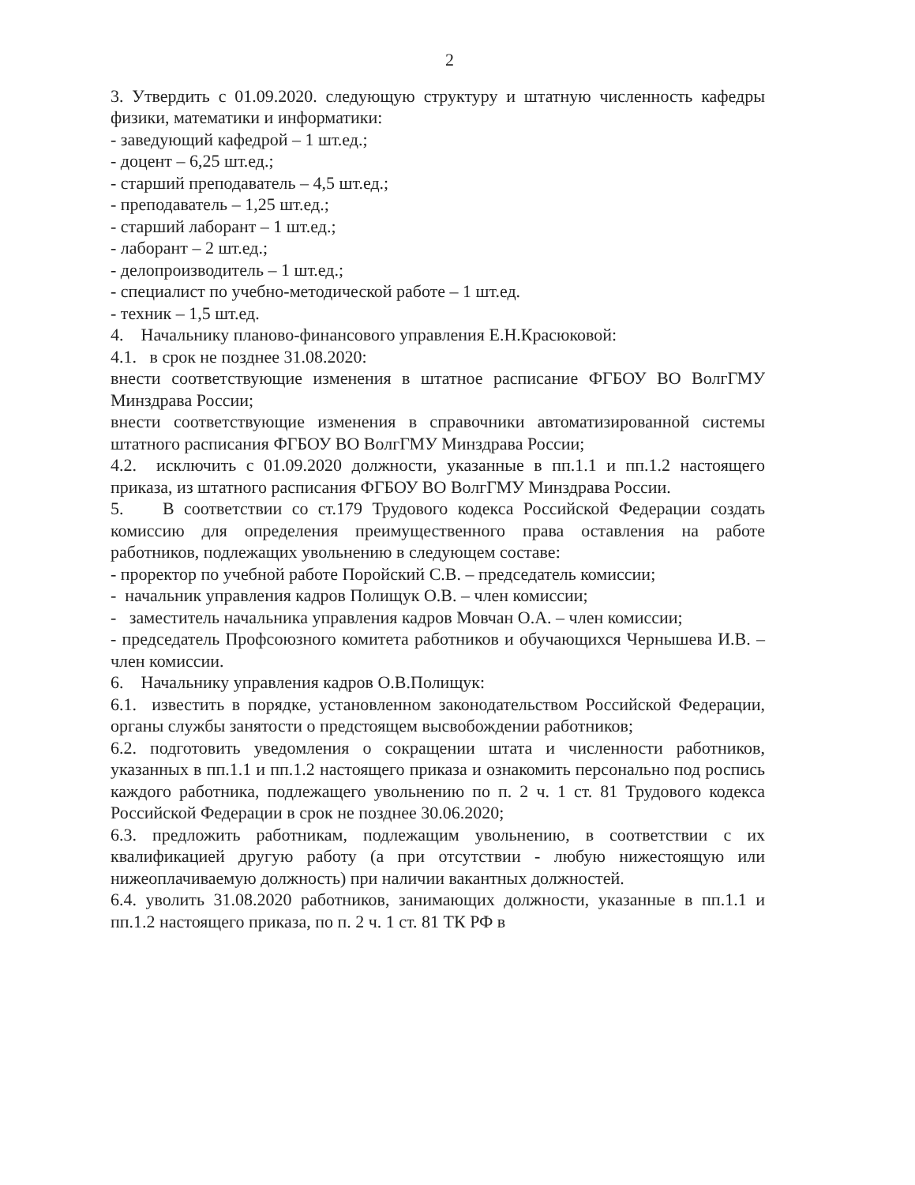2
3. Утвердить с 01.09.2020. следующую структуру и штатную численность кафедры физики, математики и информатики:
- заведующий кафедрой – 1 шт.ед.;
- доцент – 6,25 шт.ед.;
- старший преподаватель – 4,5 шт.ед.;
- преподаватель – 1,25 шт.ед.;
- старший лаборант – 1 шт.ед.;
- лаборант – 2 шт.ед.;
- делопроизводитель – 1 шт.ед.;
- специалист по учебно-методической работе – 1 шт.ед.
- техник – 1,5 шт.ед.
4. Начальнику планово-финансового управления Е.Н.Красюковой:
4.1. в срок не позднее 31.08.2020:
внести соответствующие изменения в штатное расписание ФГБОУ ВО ВолгГМУ Минздрава России;
внести соответствующие изменения в справочники автоматизированной системы штатного расписания ФГБОУ ВО ВолгГМУ Минздрава России;
4.2. исключить с 01.09.2020 должности, указанные в пп.1.1 и пп.1.2 настоящего приказа, из штатного расписания ФГБОУ ВО ВолгГМУ Минздрава России.
5. В соответствии со ст.179 Трудового кодекса Российской Федерации создать комиссию для определения преимущественного права оставления на работе работников, подлежащих увольнению в следующем составе:
- проректор по учебной работе Поройский С.В. – председатель комиссии;
- начальник управления кадров Полищук О.В. – член комиссии;
- заместитель начальника управления кадров Мовчан О.А. – член комиссии;
- председатель Профсоюзного комитета работников и обучающихся Чернышева И.В. – член комиссии.
6. Начальнику управления кадров О.В.Полищук:
6.1. известить в порядке, установленном законодательством Российской Федерации, органы службы занятости о предстоящем высвобождении работников;
6.2. подготовить уведомления о сокращении штата и численности работников, указанных в пп.1.1 и пп.1.2 настоящего приказа и ознакомить персонально под роспись каждого работника, подлежащего увольнению по п. 2 ч. 1 ст. 81 Трудового кодекса Российской Федерации в срок не позднее 30.06.2020;
6.3. предложить работникам, подлежащим увольнению, в соответствии с их квалификацией другую работу (а при отсутствии - любую нижестоящую или нижеоплачиваемую должность) при наличии вакантных должностей.
6.4. уволить 31.08.2020 работников, занимающих должности, указанные в пп.1.1 и пп.1.2 настоящего приказа, по п. 2 ч. 1 ст. 81 ТК РФ в